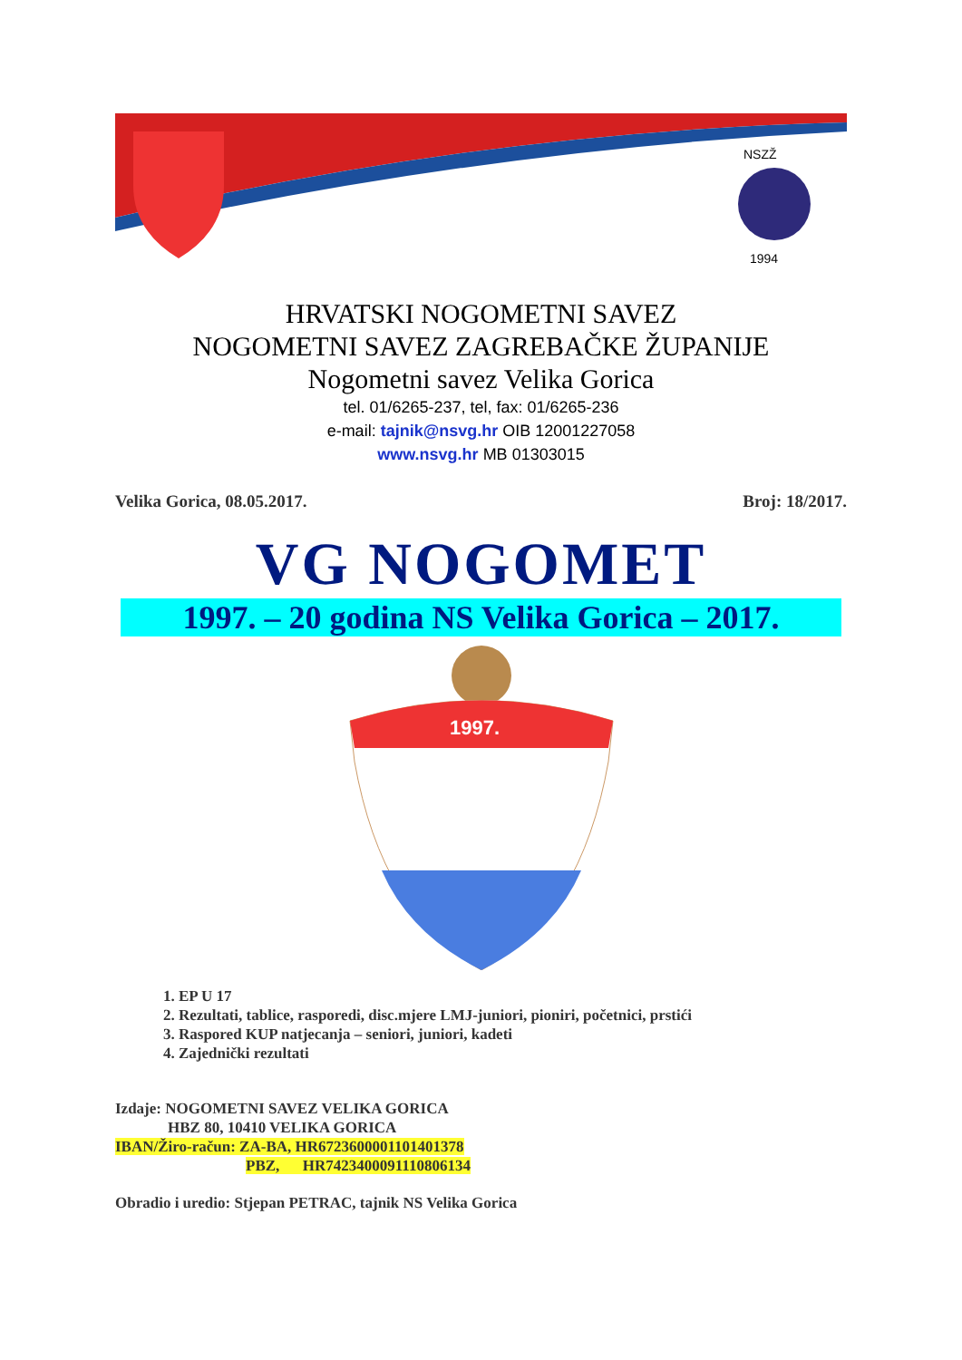NSZŽ
1994
HRVATSKI NOGOMETNI SAVEZ
NOGOMETNI SAVEZ ZAGREBAČKE ŽUPANIJE
Nogometni savez Velika Gorica
tel. 01/6265-237, tel, fax: 01/6265-236
e-mail: tajnik@nsvg.hr OIB 12001227058
www.nsvg.hr MB 01303015
Velika Gorica, 08.05.2017. Broj: 18/2017.
VG NOGOMET
1997. – 20 godina NS Velika Gorica – 2017.
1997.
1. EP U 17
2. Rezultati, tablice, rasporedi, disc.mjere LMJ-juniori, pioniri, početnici, prstići
3. Raspored KUP natjecanja – seniori, juniori, kadeti
4. Zajednički rezultati
Izdaje: NOGOMETNI SAVEZ VELIKA GORICA
HBZ 80, 10410 VELIKA GORICA
IBAN/Žiro-račun: ZA-BA, HR6723600001101401378
PBZ, HR7423400091110806134
Obradio i uredio: Stjepan PETRAC, tajnik NS Velika Gorica